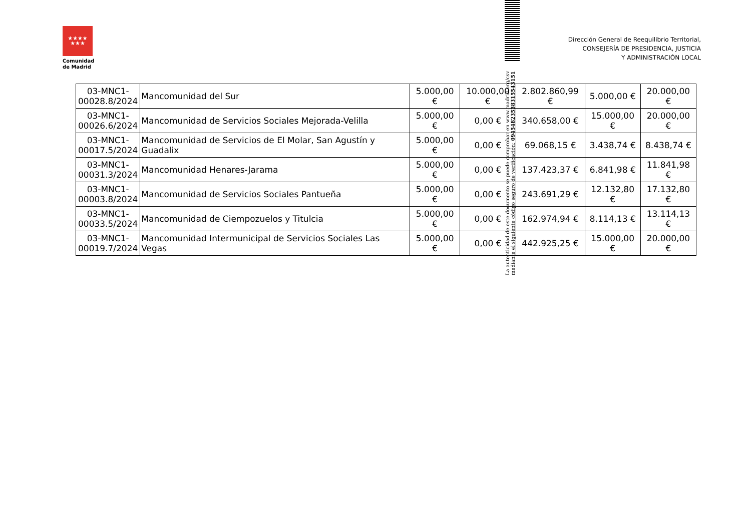★★★★
★★★
Comunidad
de Madrid
Dirección General de Reequilibrio Territorial,
CONSEJERÍA DE PRESIDENCIA, JUSTICIA
Y ADMINISTRACIÓN LOCAL
| 03-MNC1- 00028.8/2024 | Mancomunidad del Sur | 5.000,00 € | 10.000,00 € | 2.802.860,99 € | 5.000,00 € | 20.000,00 € |
| 03-MNC1- 00026.6/2024 | Mancomunidad de Servicios Sociales Mejorada-Velilla | 5.000,00 € | 0,00 € | 340.658,00 € | 15.000,00 € | 20.000,00 € |
| 03-MNC1- 00017.5/2024 | Mancomunidad de Servicios de El Molar, San Agustín y Guadalix | 5.000,00 € | 0,00 € | 69.068,15 € | 3.438,74 € | 8.438,74 € |
| 03-MNC1- 00031.3/2024 | Mancomunidad Henares-Jarama | 5.000,00 € | 0,00 € | 137.423,37 € | 6.841,98 € | 11.841,98 € |
| 03-MNC1- 00003.8/2024 | Mancomunidad de Servicios Sociales Pantueña | 5.000,00 € | 0,00 € | 243.691,29 € | 12.132,80 € | 17.132,80 € |
| 03-MNC1- 00033.5/2024 | Mancomunidad de Ciempozuelos y Titulcia | 5.000,00 € | 0,00 € | 162.974,94 € | 8.114,13 € | 13.114,13 € |
| 03-MNC1- 00019.7/2024 | Mancomunidad Intermunicipal de Servicios Sociales Las Vegas | 5.000,00 € | 0,00 € | 442.925,25 € | 15.000,00 € | 20.000,00 € |
La autenticidad de este documento se puede comprobar en www.madrid.org/csv mediante el siguiente código seguro de verificación: 0945482353831554315​1